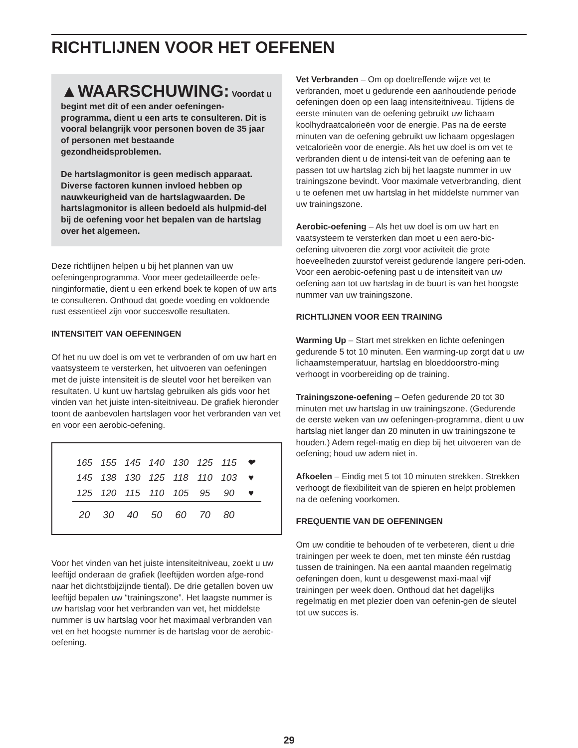RICHTLIJNEN VOOR HET OEFENEN
▲WAARSCHUWING: Voordat u begint met dit of een ander oefeningen-programma, dient u een arts te consulteren. Dit is vooral belangrijk voor personen boven de 35 jaar of personen met bestaande gezondheidsproblemen.
De hartslagmonitor is geen medisch apparaat. Diverse factoren kunnen invloed hebben op nauwkeurigheid van de hartslagwaarden. De hartslagmonitor is alleen bedoeld als hulpmid-del bij de oefening voor het bepalen van de hartslag over het algemeen.
Deze richtlijnen helpen u bij het plannen van uw oefeningenprogramma. Voor meer gedetailleerde oefe-ninginformatie, dient u een erkend boek te kopen of uw arts te consulteren. Onthoud dat goede voeding en voldoende rust essentieel zijn voor succesvolle resultaten.
INTENSITEIT VAN OEFENINGEN
Of het nu uw doel is om vet te verbranden of om uw hart en vaatsysteem te versterken, het uitvoeren van oefeningen met de juiste intensiteit is de sleutel voor het bereiken van resultaten. U kunt uw hartslag gebruiken als gids voor het vinden van het juiste inten-siteitniveau. De grafiek hieronder toont de aanbevolen hartslagen voor het verbranden van vet en voor een aerobic-oefening.
| 165 | 155 | 145 | 140 | 130 | 125 | 115 | ❤ |
| 145 | 138 | 130 | 125 | 118 | 110 | 103 | ♥ |
| 125 | 120 | 115 | 110 | 105 | 95 | 90 | ♥ |
| 20 | 30 | 40 | 50 | 60 | 70 | 80 | |
Voor het vinden van het juiste intensiteitniveau, zoekt u uw leeftijd onderaan de grafiek (leeftijden worden afge-rond naar het dichtstbijzijnde tiental). De drie getallen boven uw leeftijd bepalen uw “trainingszone”. Het laagste nummer is uw hartslag voor het verbranden van vet, het middelste nummer is uw hartslag voor het maximaal verbranden van vet en het hoogste nummer is de hartslag voor de aerobic-oefening.
Vet Verbranden – Om op doeltreffende wijze vet te verbranden, moet u gedurende een aanhoudende periode oefeningen doen op een laag intensiteitniveau. Tijdens de eerste minuten van de oefening gebruikt uw lichaam koolhydraatcalorieën voor de energie. Pas na de eerste minuten van de oefening gebruikt uw lichaam opgeslagen vetcalorieën voor de energie. Als het uw doel is om vet te verbranden dient u de intensi-teit van de oefening aan te passen tot uw hartslag zich bij het laagste nummer in uw trainingszone bevindt. Voor maximale vetverbranding, dient u te oefenen met uw hartslag in het middelste nummer van uw trainingszone.
Aerobic-oefening – Als het uw doel is om uw hart en vaatsysteem te versterken dan moet u een aero-bic-oefening uitvoeren die zorgt voor activiteit die grote hoeveelheden zuurstof vereist gedurende langere peri-oden. Voor een aerobic-oefening past u de intensiteit van uw oefening aan tot uw hartslag in de buurt is van het hoogste nummer van uw trainingszone.
RICHTLIJNEN VOOR EEN TRAINING
Warming Up – Start met strekken en lichte oefeningen gedurende 5 tot 10 minuten. Een warming-up zorgt dat u uw lichaamstemperatuur, hartslag en bloeddoorstro-ming verhoogt in voorbereiding op de training.
Trainingszone-oefening – Oefen gedurende 20 tot 30 minuten met uw hartslag in uw trainingszone. (Gedurende de eerste weken van uw oefeningen-programma, dient u uw hartslag niet langer dan 20 minuten in uw trainingszone te houden.) Adem regel-matig en diep bij het uitvoeren van de oefening; houd uw adem niet in.
Afkoelen – Eindig met 5 tot 10 minuten strekken. Strekken verhoogt de flexibiliteit van de spieren en helpt problemen na de oefening voorkomen.
FREQUENTIE VAN DE OEFENINGEN
Om uw conditie te behouden of te verbeteren, dient u drie trainingen per week te doen, met ten minste één rustdag tussen de trainingen. Na een aantal maanden regelmatig oefeningen doen, kunt u desgewenst maxi-maal vijf trainingen per week doen. Onthoud dat het dagelijks regelmatig en met plezier doen van oefenin-gen de sleutel tot uw succes is.
29